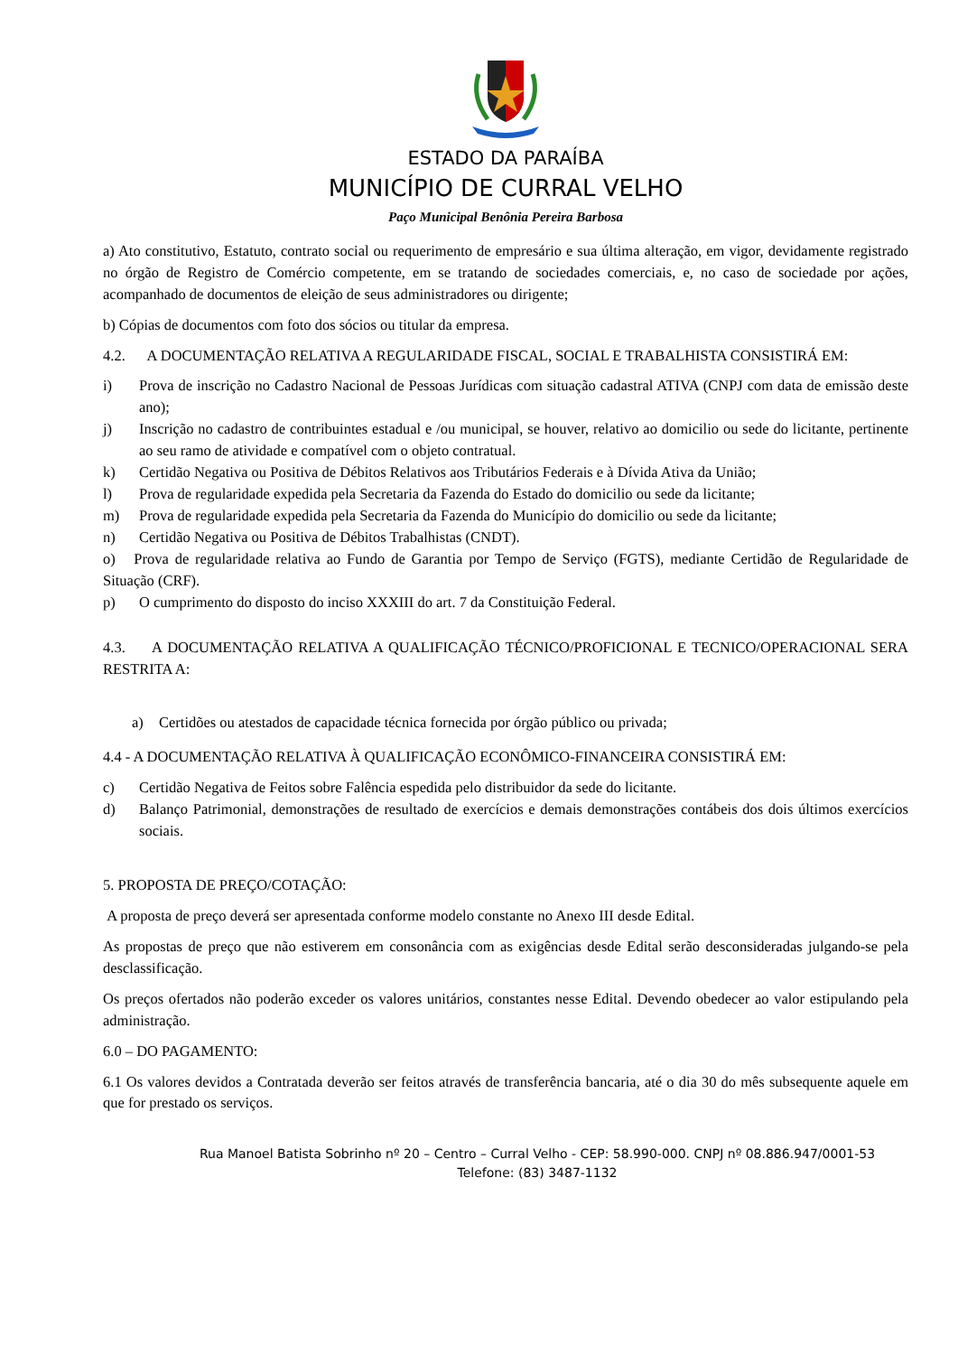ESTADO DA PARAÍBA
MUNICÍPIO DE CURRAL VELHO
Paço Municipal Benônia Pereira Barbosa
a) Ato constitutivo, Estatuto, contrato social ou requerimento de empresário e sua última alteração, em vigor, devidamente registrado no órgão de Registro de Comércio competente, em se tratando de sociedades comerciais, e, no caso de sociedade por ações, acompanhado de documentos de eleição de seus administradores ou dirigente;
b) Cópias de documentos com foto dos sócios ou titular da empresa.
4.2. A DOCUMENTAÇÃO RELATIVA A REGULARIDADE FISCAL, SOCIAL E TRABALHISTA CONSISTIRÁ EM:
i) Prova de inscrição no Cadastro Nacional de Pessoas Jurídicas com situação cadastral ATIVA (CNPJ com data de emissão deste ano);
j) Inscrição no cadastro de contribuintes estadual e /ou municipal, se houver, relativo ao domicilio ou sede do licitante, pertinente ao seu ramo de atividade e compatível com o objeto contratual.
k) Certidão Negativa ou Positiva de Débitos Relativos aos Tributários Federais e à Dívida Ativa da União;
l) Prova de regularidade expedida pela Secretaria da Fazenda do Estado do domicilio ou sede da licitante;
m) Prova de regularidade expedida pela Secretaria da Fazenda do Município do domicilio ou sede da licitante;
n) Certidão Negativa ou Positiva de Débitos Trabalhistas (CNDT).
o) Prova de regularidade relativa ao Fundo de Garantia por Tempo de Serviço (FGTS), mediante Certidão de Regularidade de Situação (CRF).
p) O cumprimento do disposto do inciso XXXIII do art. 7 da Constituição Federal.
4.3. A DOCUMENTAÇÃO RELATIVA A QUALIFICAÇÃO TÉCNICO/PROFICIONAL E TECNICO/OPERACIONAL SERA RESTRITA A:
a) Certidões ou atestados de capacidade técnica fornecida por órgão público ou privada;
4.4 - A DOCUMENTAÇÃO RELATIVA À QUALIFICAÇÃO ECONÔMICO-FINANCEIRA CONSISTIRÁ EM:
c) Certidão Negativa de Feitos sobre Falência espedida pelo distribuidor da sede do licitante.
d) Balanço Patrimonial, demonstrações de resultado de exercícios e demais demonstrações contábeis dos dois últimos exercícios sociais.
5. PROPOSTA DE PREÇO/COTAÇÃO:
A proposta de preço deverá ser apresentada conforme modelo constante no Anexo III desde Edital.
As propostas de preço que não estiverem em consonância com as exigências desde Edital serão desconsideradas julgando-se pela desclassificação.
Os preços ofertados não poderão exceder os valores unitários, constantes nesse Edital. Devendo obedecer ao valor estipulando pela administração.
6.0 – DO PAGAMENTO:
6.1 Os valores devidos a Contratada deverão ser feitos através de transferência bancaria, até o dia 30 do mês subsequente aquele em que for prestado os serviços.
Rua Manoel Batista Sobrinho nº 20 – Centro – Curral Velho - CEP: 58.990-000. CNPJ nº 08.886.947/0001-53
Telefone: (83) 3487-1132